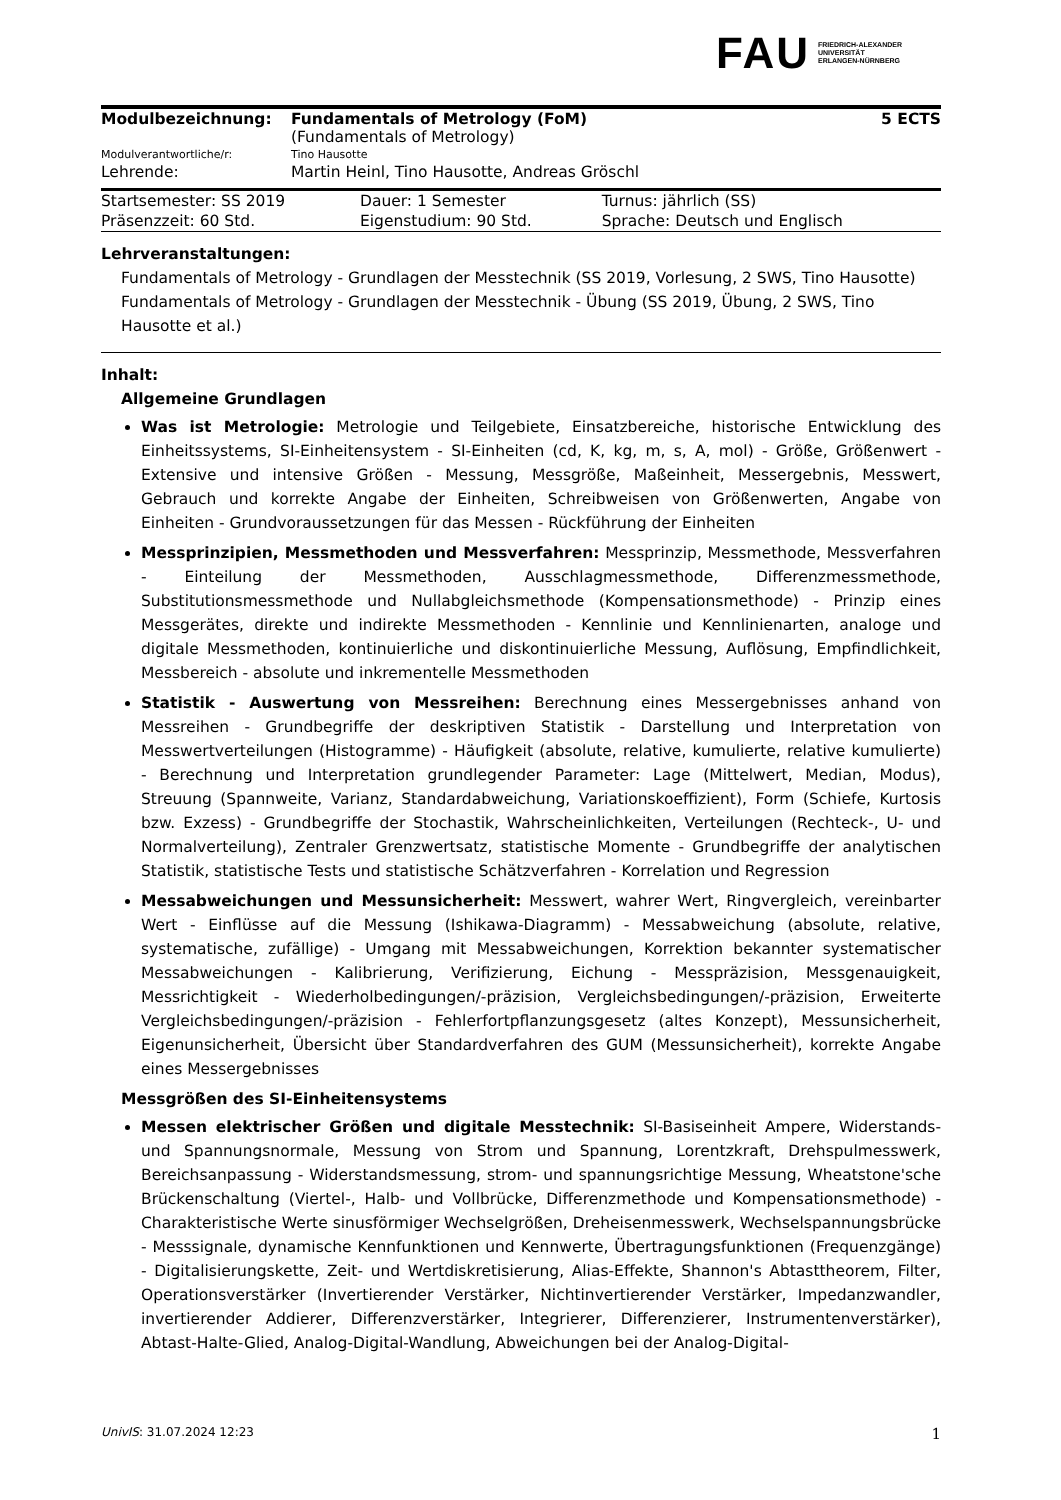FAU FRIEDRICH-ALEXANDER
UNIVERSITÄT
ERLANGEN-NÜRNBERG
| Modulbezeichnung: | Fundamentals of Metrology (FoM) (Fundamentals of Metrology) | 5 ECTS |
| Modulverantwortliche/r: | Tino Hausotte | |
| Lehrende: | Martin Heinl, Tino Hausotte, Andreas Gröschl | |
| Startsemester: SS 2019 | Dauer: 1 Semester | Turnus: jährlich (SS) |
| Präsenzzeit: 60 Std. | Eigenstudium: 90 Std. | Sprache: Deutsch und Englisch |
Lehrveranstaltungen:
Fundamentals of Metrology - Grundlagen der Messtechnik (SS 2019, Vorlesung, 2 SWS, Tino Hausotte)
Fundamentals of Metrology - Grundlagen der Messtechnik - Übung (SS 2019, Übung, 2 SWS, Tino Hausotte et al.)
Inhalt:
Allgemeine Grundlagen
Was ist Metrologie: Metrologie und Teilgebiete, Einsatzbereiche, historische Entwicklung des Einheitssystems, SI-Einheitensystem - SI-Einheiten (cd, K, kg, m, s, A, mol) - Größe, Größenwert - Extensive und intensive Größen - Messung, Messgröße, Maßeinheit, Messergebnis, Messwert, Gebrauch und korrekte Angabe der Einheiten, Schreibweisen von Größenwerten, Angabe von Einheiten - Grundvoraussetzungen für das Messen - Rückführung der Einheiten
Messprinzipien, Messmethoden und Messverfahren: Messprinzip, Messmethode, Messverfahren - Einteilung der Messmethoden, Ausschlagmessmethode, Differenzmessmethode, Substitutionsmessmethode und Nullabgleichsmethode (Kompensationsmethode) - Prinzip eines Messgerätes, direkte und indirekte Messmethoden - Kennlinie und Kennlinienarten, analoge und digitale Messmethoden, kontinuierliche und diskontinuierliche Messung, Auflösung, Empfindlichkeit, Messbereich - absolute und inkrementelle Messmethoden
Statistik - Auswertung von Messreihen: Berechnung eines Messergebnisses anhand von Messreihen - Grundbegriffe der deskriptiven Statistik - Darstellung und Interpretation von Messwertverteilungen (Histogramme) - Häufigkeit (absolute, relative, kumulierte, relative kumulierte) - Berechnung und Interpretation grundlegender Parameter: Lage (Mittelwert, Median, Modus), Streuung (Spannweite, Varianz, Standardabweichung, Variationskoeffizient), Form (Schiefe, Kurtosis bzw. Exzess) - Grundbegriffe der Stochastik, Wahrscheinlichkeiten, Verteilungen (Rechteck-, U- und Normalverteilung), Zentraler Grenzwertsatz, statistische Momente - Grundbegriffe der analytischen Statistik, statistische Tests und statistische Schätzverfahren - Korrelation und Regression
Messabweichungen und Messunsicherheit: Messwert, wahrer Wert, Ringvergleich, vereinbarter Wert - Einflüsse auf die Messung (Ishikawa-Diagramm) - Messabweichung (absolute, relative, systematische, zufällige) - Umgang mit Messabweichungen, Korrektion bekannter systematischer Messabweichungen - Kalibrierung, Verifizierung, Eichung - Messpräzision, Messgenauigkeit, Messrichtigkeit - Wiederholbedingungen/-präzision, Vergleichsbedingungen/-präzision, Erweiterte Vergleichsbedingungen/-präzision - Fehlerfortpflanzungsgesetz (altes Konzept), Messunsicherheit, Eigenunsicherheit, Übersicht über Standardverfahren des GUM (Messunsicherheit), korrekte Angabe eines Messergebnisses
Messgrößen des SI-Einheitensystems
Messen elektrischer Größen und digitale Messtechnik: SI-Basiseinheit Ampere, Widerstands- und Spannungsnormale, Messung von Strom und Spannung, Lorentzkraft, Drehspulmesswerk, Bereichsanpassung - Widerstandsmessung, strom- und spannungsrichtige Messung, Wheatstone'sche Brückenschaltung (Viertel-, Halb- und Vollbrücke, Differenzmethode und Kompensationsmethode) - Charakteristische Werte sinusförmiger Wechselgrößen, Dreheisenmesswerk, Wechselspannungsbrücke - Messsignale, dynamische Kennfunktionen und Kennwerte, Übertragungsfunktionen (Frequenzgänge) - Digitalisierungskette, Zeit- und Wertdiskretisierung, Alias-Effekte, Shannon's Abtasttheorem, Filter, Operationsverstärker (Invertierender Verstärker, Nichtinvertierender Verstärker, Impedanzwandler, invertierender Addierer, Differenzverstärker, Integrierer, Differenzierer, Instrumentenverstärker), Abtast-Halte-Glied, Analog-Digital-Wandlung, Abweichungen bei der Analog-Digital-
UnivIS: 31.07.2024 12:23 1